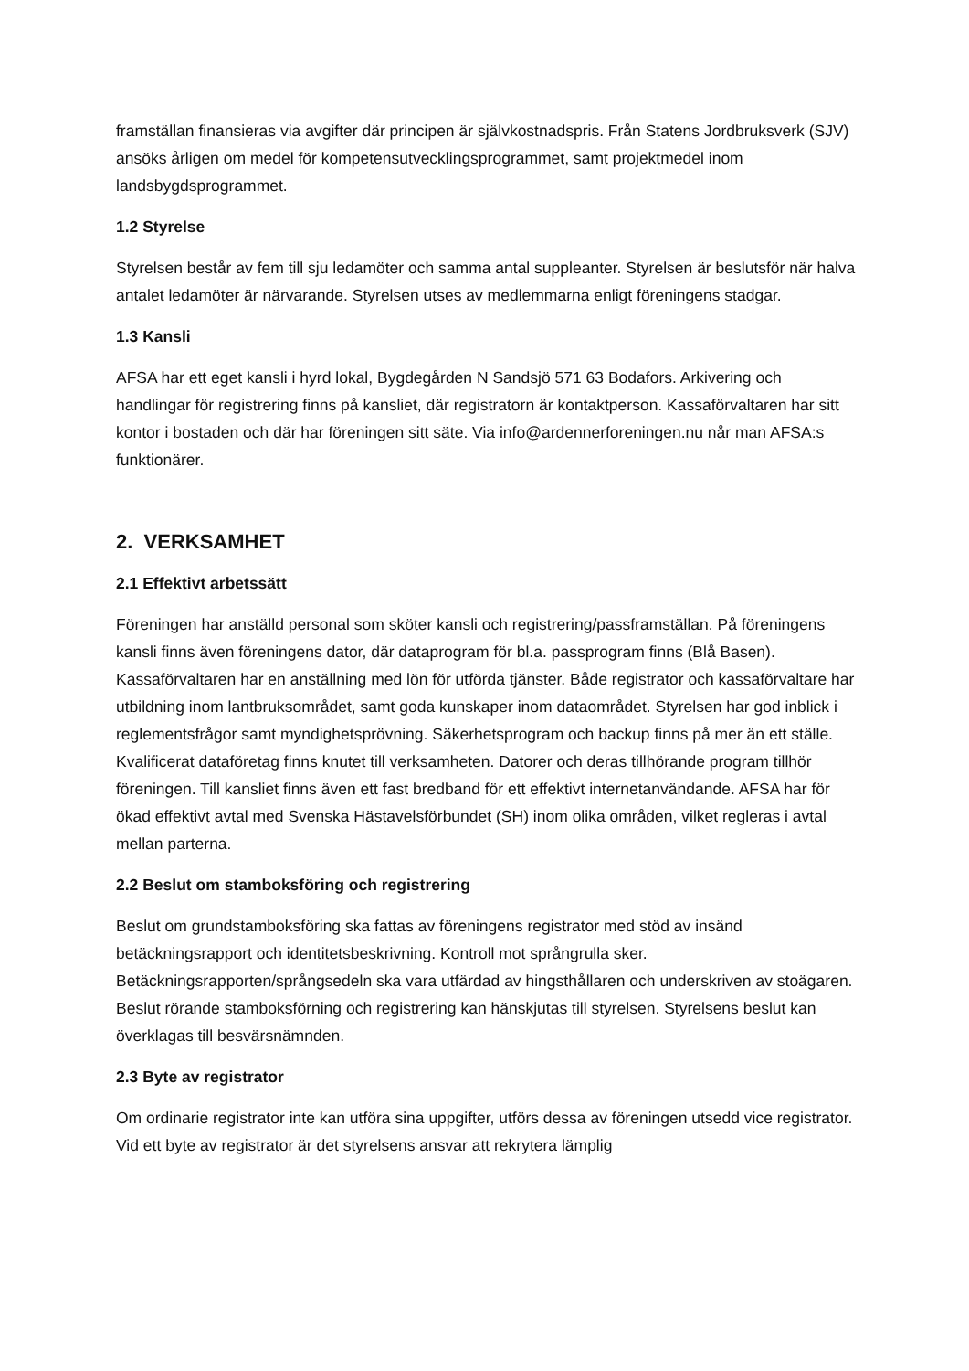framställan finansieras via avgifter där principen är självkostnadspris. Från Statens Jordbruksverk (SJV) ansöks årligen om medel för kompetensutvecklingsprogrammet, samt projektmedel inom landsbygdsprogrammet.
1.2 Styrelse
Styrelsen består av fem till sju ledamöter och samma antal suppleanter. Styrelsen är beslutsför när halva antalet ledamöter är närvarande. Styrelsen utses av medlemmarna enligt föreningens stadgar.
1.3 Kansli
AFSA har ett eget kansli i hyrd lokal, Bygdegården N Sandsjö 571 63 Bodafors. Arkivering och handlingar för registrering finns på kansliet, där registratorn är kontaktperson. Kassaförvaltaren har sitt kontor i bostaden och där har föreningen sitt säte. Via info@ardennerforeningen.nu når man AFSA:s funktionärer.
2. VERKSAMHET
2.1 Effektivt arbetssätt
Föreningen har anställd personal som sköter kansli och registrering/passframställan. På föreningens kansli finns även föreningens dator, där dataprogram för bl.a. passprogram finns (Blå Basen). Kassaförvaltaren har en anställning med lön för utförda tjänster. Både registrator och kassaförvaltare har utbildning inom lantbruksområdet, samt goda kunskaper inom dataområdet. Styrelsen har god inblick i reglementsfrågor samt myndighetsprövning. Säkerhetsprogram och backup finns på mer än ett ställe. Kvalificerat dataföretag finns knutet till verksamheten. Datorer och deras tillhörande program tillhör föreningen. Till kansliet finns även ett fast bredband för ett effektivt internetanvändande. AFSA har för ökad effektivt avtal med Svenska Hästavelsförbundet (SH) inom olika områden, vilket regleras i avtal mellan parterna.
2.2 Beslut om stamboksföring och registrering
Beslut om grundstamboksföring ska fattas av föreningens registrator med stöd av insänd betäckningsrapport och identitetsbeskrivning. Kontroll mot språngrulla sker. Betäckningsrapporten/språngsedeln ska vara utfärdad av hingsthållaren och underskriven av stoägaren. Beslut rörande stamboksförning och registrering kan hänskjutas till styrelsen. Styrelsens beslut kan överklagas till besvärsnämnden.
2.3 Byte av registrator
Om ordinarie registrator inte kan utföra sina uppgifter, utförs dessa av föreningen utsedd vice registrator. Vid ett byte av registrator är det styrelsens ansvar att rekrytera lämplig